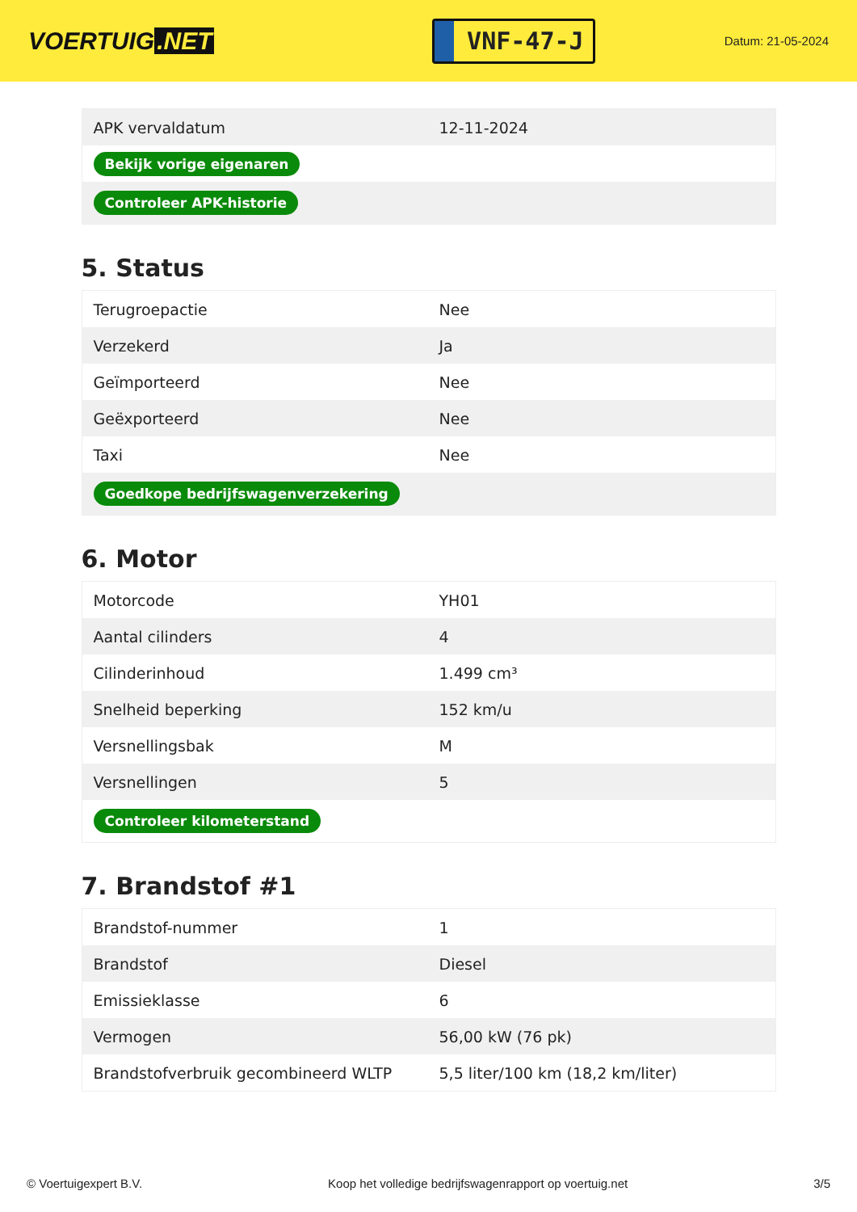VOERTUIG.NET
VNF-47-J
Datum: 21-05-2024
| APK vervaldatum | 12-11-2024 |
| Bekijk vorige eigenaren | |
| Controleer APK-historie | |
5. Status
| Terugroepactie | Nee |
| Verzekerd | Ja |
| Geïmporteerd | Nee |
| Geëxporteerd | Nee |
| Taxi | Nee |
| Goedkope bedrijfswagenverzekering | |
6. Motor
| Motorcode | YH01 |
| Aantal cilinders | 4 |
| Cilinderinhoud | 1.499 cm³ |
| Snelheid beperking | 152 km/u |
| Versnellingsbak | M |
| Versnellingen | 5 |
| Controleer kilometerstand | |
7. Brandstof #1
| Brandstof-nummer | 1 |
| Brandstof | Diesel |
| Emissieklasse | 6 |
| Vermogen | 56,00 kW (76 pk) |
| Brandstofverbruik gecombineerd WLTP | 5,5 liter/100 km (18,2 km/liter) |
© Voertuigexpert B.V. Koop het volledige bedrijfswagenrapport op voertuig.net 3/5